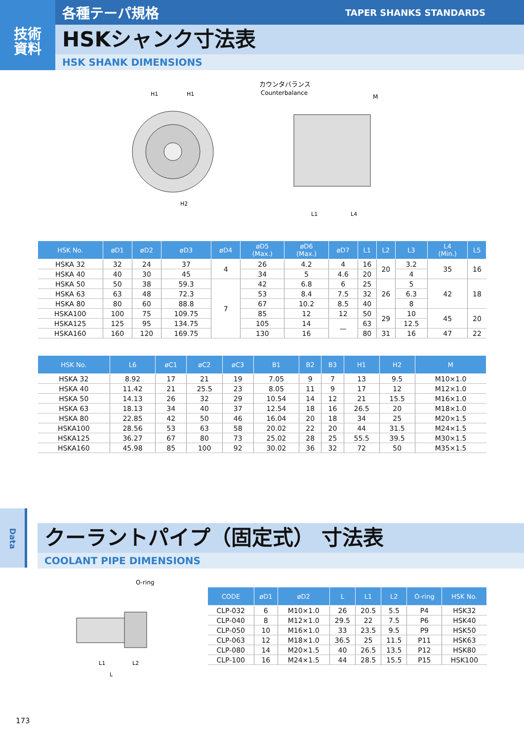技術
資料
各種テーパ規格 TAPER SHANKS STANDARDS
HSKシャンク寸法表
HSK SHANK DIMENSIONS
カウンタバランス
Counterbalance
H1
H1
H2
L1
L4
M
| HSK No. | øD1 | øD2 | øD3 | øD4 | øD5 (Max.) | øD6 (Max.) | øD7 | L1 | L2 | L3 | L4 (Min.) | L5 |
| --- | --- | --- | --- | --- | --- | --- | --- | --- | --- | --- | --- | --- |
| HSKA 32 | 32 | 24 | 37 | 4 | 26 | 4.2 | 4 | 16 | 20 | 3.2 | 35 | 16 |
| HSKA 40 | 40 | 30 | 45 | | 34 | 5 | 4.6 | 20 | | 4 | | |
| HSKA 50 | 50 | 38 | 59.3 | 7 | 42 | 6.8 | 6 | 25 | 26 | 5 | 42 | 18 |
| HSKA 63 | 63 | 48 | 72.3 | | 53 | 8.4 | 7.5 | 32 | | 6.3 | | |
| HSKA 80 | 80 | 60 | 88.8 | | 67 | 10.2 | 8.5 | 40 | | 8 | | |
| HSKA100 | 100 | 75 | 109.75 | | 85 | 12 | 12 | 50 | 29 | 10 | 45 | 20 |
| HSKA125 | 125 | 95 | 134.75 | | 105 | 14 | — | 63 | | 12.5 | | |
| HSKA160 | 160 | 120 | 169.75 | | 130 | 16 | | 80 | 31 | 16 | 47 | 22 |
| HSK No. | L6 | øC1 | øC2 | øC3 | B1 | B2 | B3 | H1 | H2 | M |
| --- | --- | --- | --- | --- | --- | --- | --- | --- | --- | --- |
| HSKA 32 | 8.92 | 17 | 21 | 19 | 7.05 | 9 | 7 | 13 | 9.5 | M10×1.0 |
| HSKA 40 | 11.42 | 21 | 25.5 | 23 | 8.05 | 11 | 9 | 17 | 12 | M12×1.0 |
| HSKA 50 | 14.13 | 26 | 32 | 29 | 10.54 | 14 | 12 | 21 | 15.5 | M16×1.0 |
| HSKA 63 | 18.13 | 34 | 40 | 37 | 12.54 | 18 | 16 | 26.5 | 20 | M18×1.0 |
| HSKA 80 | 22.85 | 42 | 50 | 46 | 16.04 | 20 | 18 | 34 | 25 | M20×1.5 |
| HSKA100 | 28.56 | 53 | 63 | 58 | 20.02 | 22 | 20 | 44 | 31.5 | M24×1.5 |
| HSKA125 | 36.27 | 67 | 80 | 73 | 25.02 | 28 | 25 | 55.5 | 39.5 | M30×1.5 |
| HSKA160 | 45.98 | 85 | 100 | 92 | 30.02 | 36 | 32 | 72 | 50 | M35×1.5 |
Data
クーラントパイプ（固定式） 寸法表
COOLANT PIPE DIMENSIONS
O-ring
L1
L2
L
| CODE | øD1 | øD2 | L | L1 | L2 | O-ring | HSK No. |
| --- | --- | --- | --- | --- | --- | --- | --- |
| CLP-032 | 6 | M10×1.0 | 26 | 20.5 | 5.5 | P4 | HSK32 |
| CLP-040 | 8 | M12×1.0 | 29.5 | 22 | 7.5 | P6 | HSK40 |
| CLP-050 | 10 | M16×1.0 | 33 | 23.5 | 9.5 | P9 | HSK50 |
| CLP-063 | 12 | M18×1.0 | 36.5 | 25 | 11.5 | P11 | HSK63 |
| CLP-080 | 14 | M20×1.5 | 40 | 26.5 | 13.5 | P12 | HSK80 |
| CLP-100 | 16 | M24×1.5 | 44 | 28.5 | 15.5 | P15 | HSK100 |
173